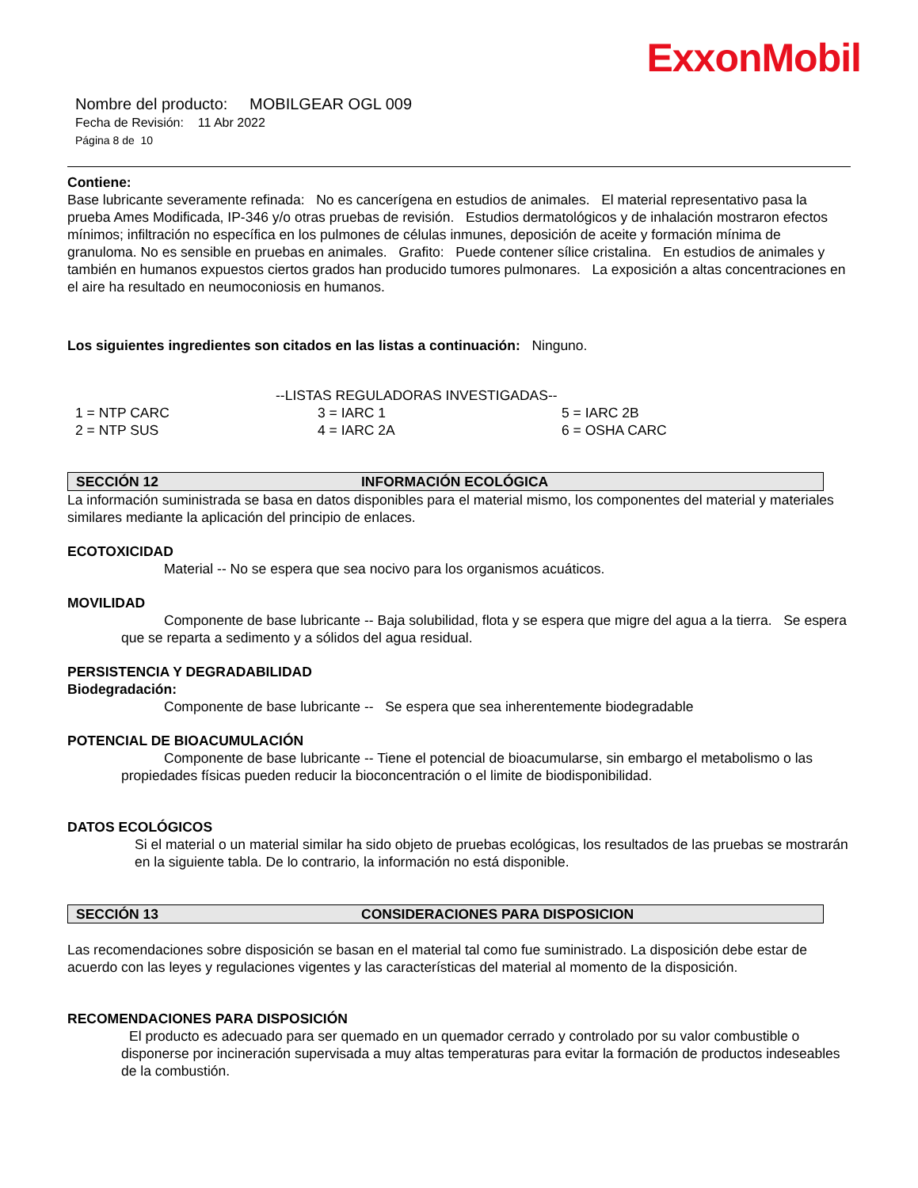ExxonMobil
Nombre del producto: MOBILGEAR OGL 009
Fecha de Revisión: 11 Abr 2022
Página 8 de 10
Contiene:
Base lubricante severamente refinada: No es cancerígena en estudios de animales. El material representativo pasa la prueba Ames Modificada, IP-346 y/o otras pruebas de revisión. Estudios dermatológicos y de inhalación mostraron efectos mínimos; infiltración no específica en los pulmones de células inmunes, deposición de aceite y formación mínima de granuloma. No es sensible en pruebas en animales. Grafito: Puede contener sílice cristalina. En estudios de animales y también en humanos expuestos ciertos grados han producido tumores pulmonares. La exposición a altas concentraciones en el aire ha resultado en neumoconiosis en humanos.
Los siguientes ingredientes son citados en las listas a continuación: Ninguno.
--LISTAS REGULADORAS INVESTIGADAS--
| 1 = NTP CARC | 3 = IARC 1 | 5 = IARC 2B |
| 2 = NTP SUS | 4 = IARC 2A | 6 = OSHA CARC |
SECCIÓN 12 INFORMACIÓN ECOLÓGICA
La información suministrada se basa en datos disponibles para el material mismo, los componentes del material y materiales similares mediante la aplicación del principio de enlaces.
ECOTOXICIDAD
Material -- No se espera que sea nocivo para los organismos acuáticos.
MOVILIDAD
Componente de base lubricante -- Baja solubilidad, flota y se espera que migre del agua a la tierra. Se espera que se reparta a sedimento y a sólidos del agua residual.
PERSISTENCIA Y DEGRADABILIDAD
Biodegradación:
Componente de base lubricante -- Se espera que sea inherentemente biodegradable
POTENCIAL DE BIOACUMULACIÓN
Componente de base lubricante -- Tiene el potencial de bioacumularse, sin embargo el metabolismo o las propiedades físicas pueden reducir la bioconcentración o el limite de biodisponibilidad.
DATOS ECOLÓGICOS
Si el material o un material similar ha sido objeto de pruebas ecológicas, los resultados de las pruebas se mostrarán en la siguiente tabla. De lo contrario, la información no está disponible.
SECCIÓN 13 CONSIDERACIONES PARA DISPOSICION
Las recomendaciones sobre disposición se basan en el material tal como fue suministrado. La disposición debe estar de acuerdo con las leyes y regulaciones vigentes y las características del material al momento de la disposición.
RECOMENDACIONES PARA DISPOSICIÓN
El producto es adecuado para ser quemado en un quemador cerrado y controlado por su valor combustible o disponerse por incineración supervisada a muy altas temperaturas para evitar la formación de productos indeseables de la combustión.